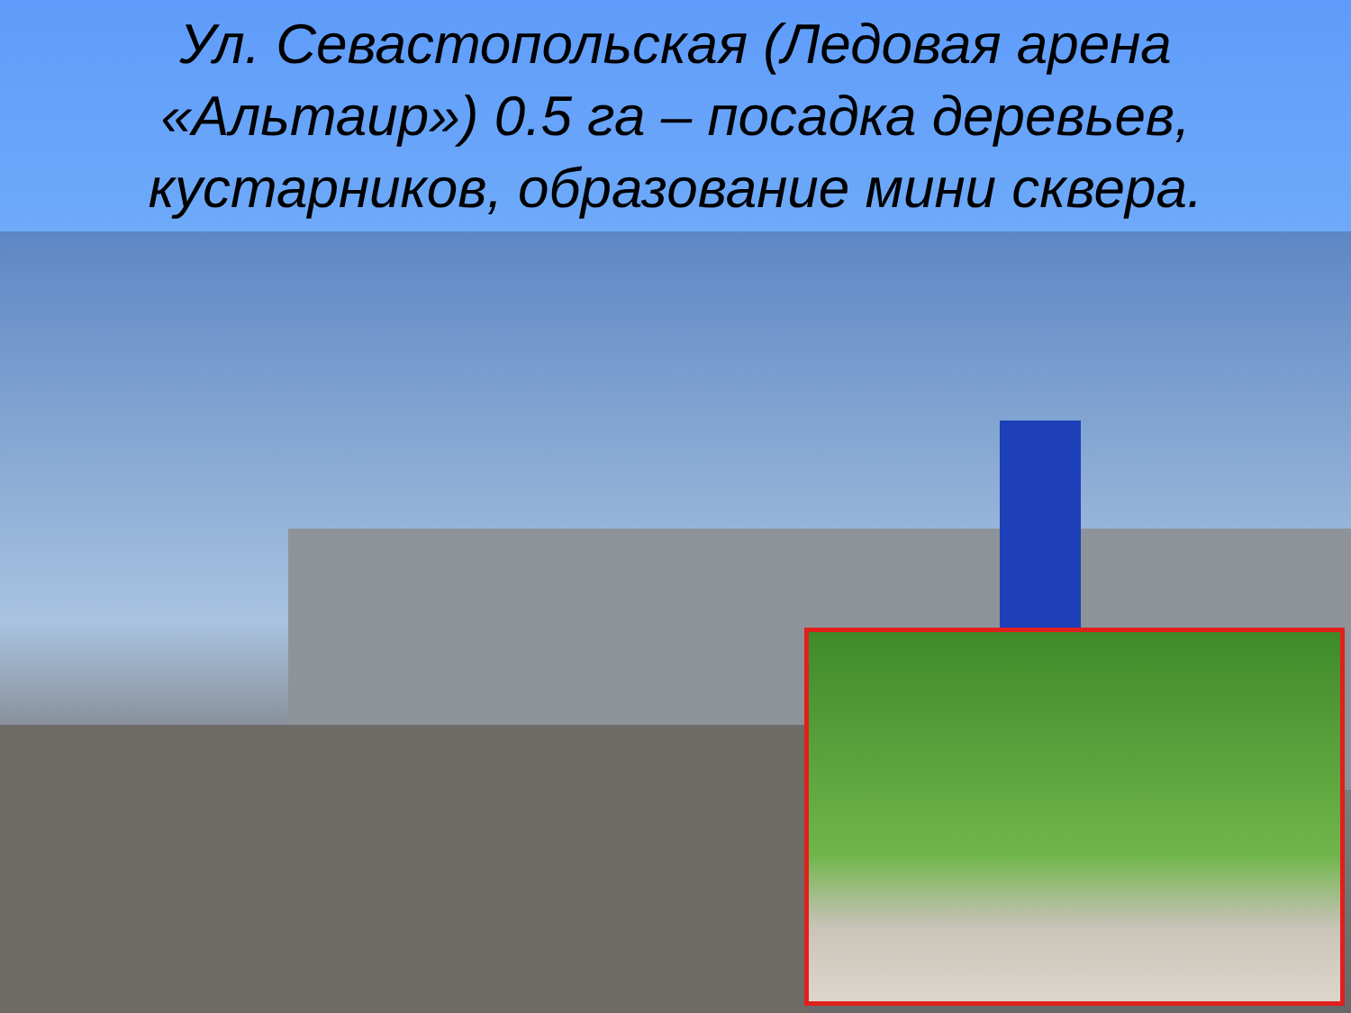Ул. Севастопольская (Ледовая арена «Альтаир») 0.5 га – посадка деревьев, кустарников, образование мини сквера.